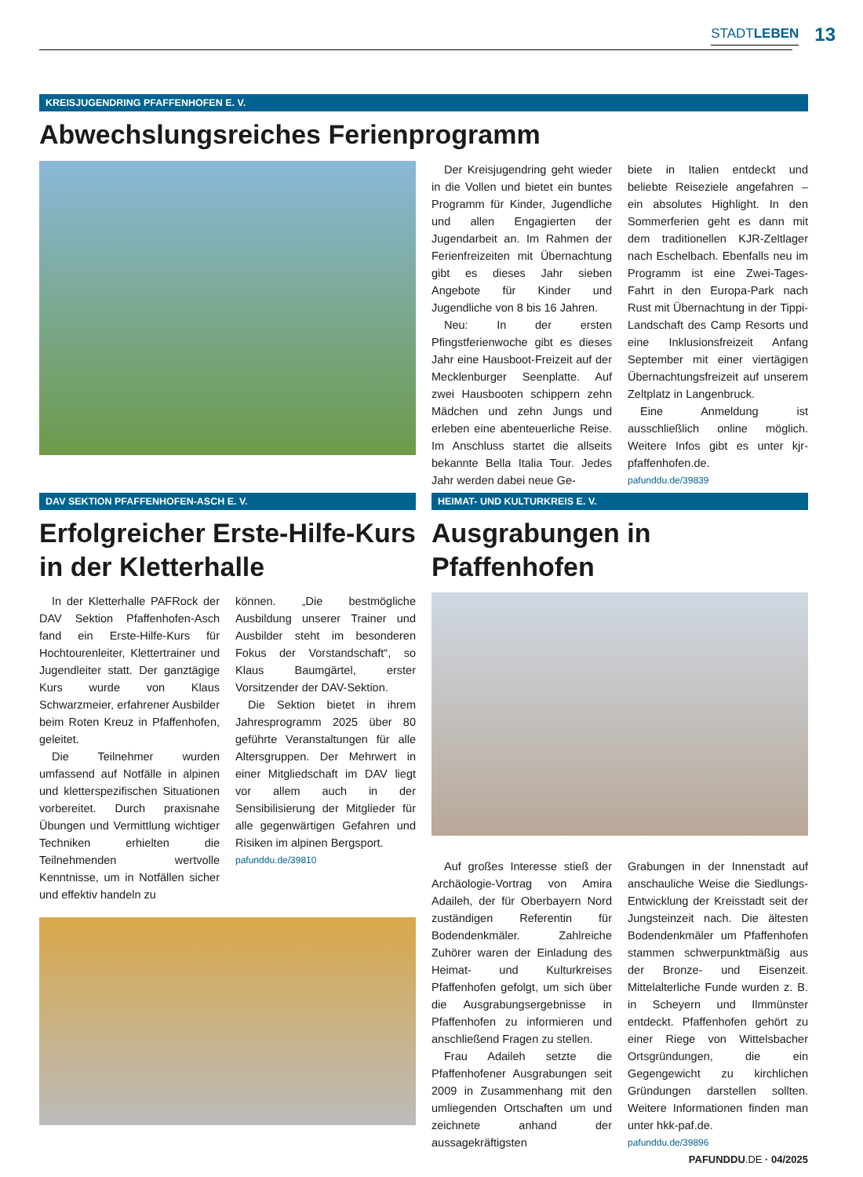STADTLEBEN 13
KREISJUGENDRING PFAFFENHOFEN E. V.
Abwechslungsreiches Ferienprogramm
Der Kreisjugendring geht wieder in die Vollen und bietet ein buntes Programm für Kinder, Jugendliche und allen Engagierten der Jugendarbeit an. Im Rahmen der Ferienfreizeiten mit Übernachtung gibt es dieses Jahr sieben Angebote für Kinder und Jugendliche von 8 bis 16 Jahren.
Neu: In der ersten Pfingstferienwoche gibt es dieses Jahr eine Hausboot-Freizeit auf der Mecklenburger Seenplatte. Auf zwei Hausbooten schippern zehn Mädchen und zehn Jungs und erleben eine abenteuerliche Reise. Im Anschluss startet die allseits bekannte Bella Italia Tour. Jedes Jahr werden dabei neue Ge-
biete in Italien entdeckt und beliebte Reiseziele angefahren – ein absolutes Highlight. In den Sommerferien geht es dann mit dem traditionellen KJR-Zeltlager nach Eschelbach. Ebenfalls neu im Programm ist eine Zwei-Tages-Fahrt in den Europa-Park nach Rust mit Übernachtung in der Tippi-Landschaft des Camp Resorts und eine Inklusionsfreizeit Anfang September mit einer viertägigen Übernachtungsfreizeit auf unserem Zeltplatz in Langenbruck.
Eine Anmeldung ist ausschließlich online möglich. Weitere Infos gibt es unter kjr-pfaffenhofen.de.
pafunddu.de/39839
DAV SEKTION PFAFFENHOFEN-ASCH E. V.
Erfolgreicher Erste-Hilfe-Kurs in der Kletterhalle
In der Kletterhalle PAFRock der DAV Sektion Pfaffenhofen-Asch fand ein Erste-Hilfe-Kurs für Hochtourenleiter, Klettertrainer und Jugendleiter statt. Der ganztägige Kurs wurde von Klaus Schwarzmeier, erfahrener Ausbilder beim Roten Kreuz in Pfaffenhofen, geleitet.
Die Teilnehmer wurden umfassend auf Notfälle in alpinen und kletterspezifischen Situationen vorbereitet. Durch praxisnahe Übungen und Vermittlung wichtiger Techniken erhielten die Teilnehmenden wertvolle Kenntnisse, um in Notfällen sicher und effektiv handeln zu
können. „Die bestmögliche Ausbildung unserer Trainer und Ausbilder steht im besonderen Fokus der Vorstandschaft“, so Klaus Baumgärtel, erster Vorsitzender der DAV-Sektion.
Die Sektion bietet in ihrem Jahresprogramm 2025 über 80 geführte Veranstaltungen für alle Altersgruppen. Der Mehrwert in einer Mitgliedschaft im DAV liegt vor allem auch in der Sensibilisierung der Mitglieder für alle gegenwärtigen Gefahren und Risiken im alpinen Bergsport.
pafunddu.de/39810
HEIMAT- UND KULTURKREIS E. V.
Ausgrabungen in Pfaffenhofen
Auf großes Interesse stieß der Archäologie-Vortrag von Amira Adaileh, der für Oberbayern Nord zuständigen Referentin für Bodendenkmäler. Zahlreiche Zuhörer waren der Einladung des Heimat- und Kulturkreises Pfaffenhofen gefolgt, um sich über die Ausgrabungsergebnisse in Pfaffenhofen zu informieren und anschließend Fragen zu stellen.
Frau Adaileh setzte die Pfaffenhofener Ausgrabungen seit 2009 in Zusammenhang mit den umliegenden Ortschaften um und zeichnete anhand der aussagekräftigsten
Grabungen in der Innenstadt auf anschauliche Weise die Siedlungs-Entwicklung der Kreisstadt seit der Jungsteinzeit nach. Die ältesten Bodendenkmäler um Pfaffenhofen stammen schwerpunktmäßig aus der Bronze- und Eisenzeit. Mittelalterliche Funde wurden z. B. in Scheyern und Ilmmünster entdeckt. Pfaffenhofen gehört zu einer Riege von Wittelsbacher Ortsgründungen, die ein Gegengewicht zu kirchlichen Gründungen darstellen sollten. Weitere Informationen finden man unter hkk-paf.de.
pafunddu.de/39896
PAFUNDDU.DE · 04/2025